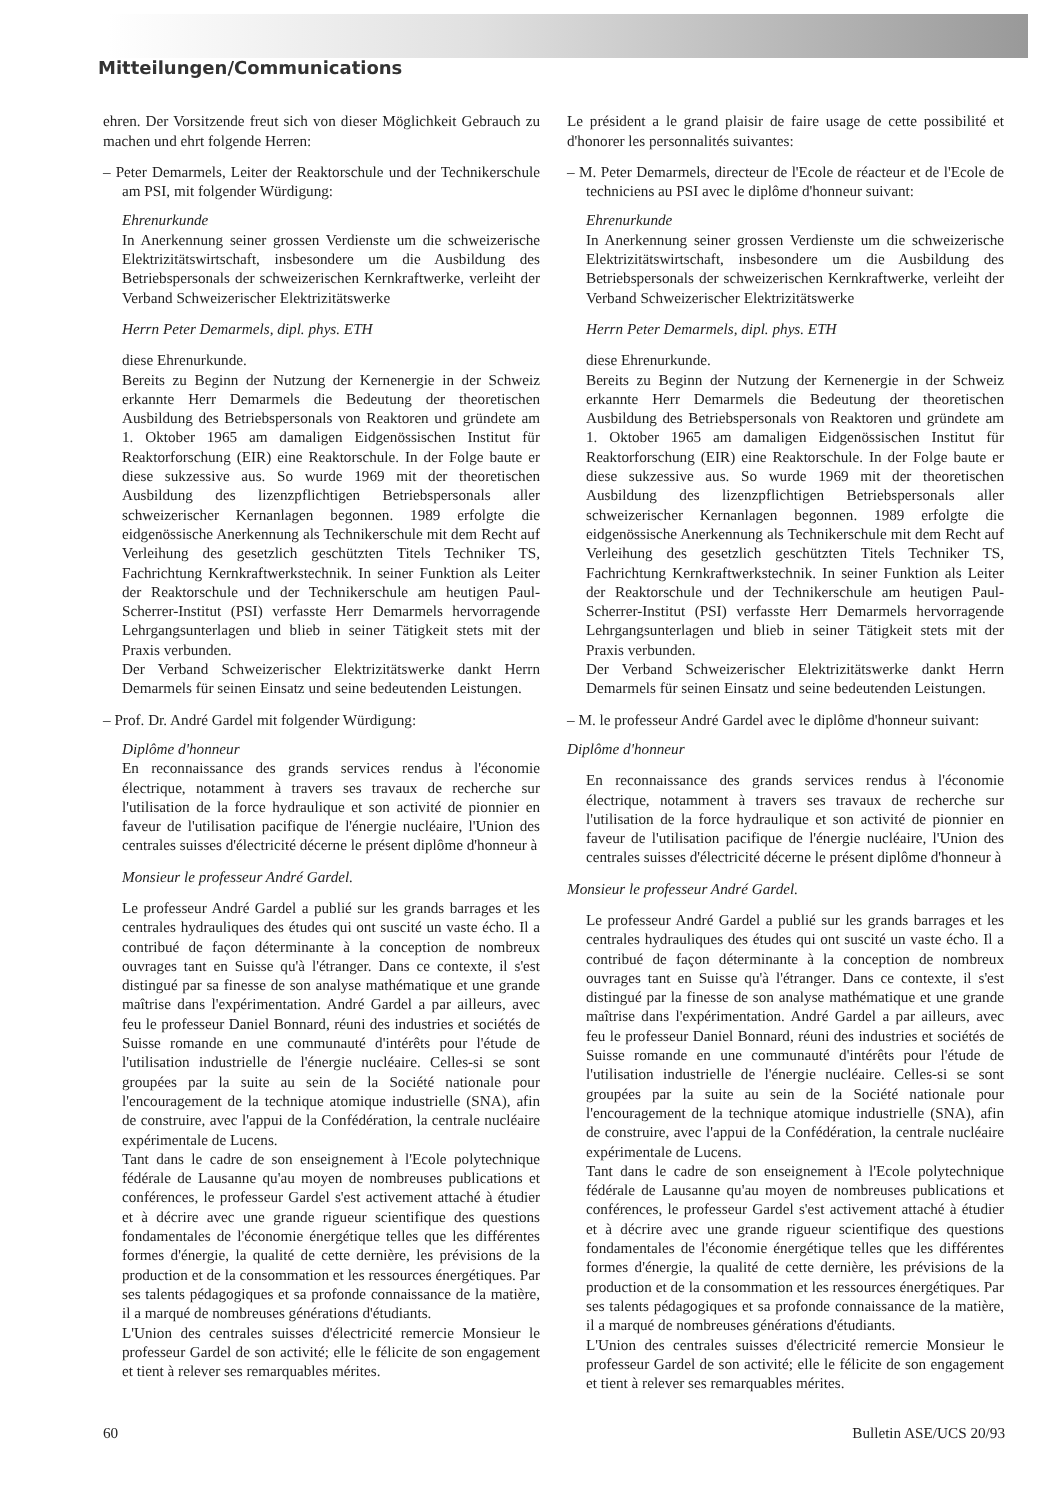Mitteilungen/Communications
ehren. Der Vorsitzende freut sich von dieser Möglichkeit Gebrauch zu machen und ehrt folgende Herren:
– Peter Demarmels, Leiter der Reaktorschule und der Technikerschule am PSI, mit folgender Würdigung:
Ehrenurkunde
In Anerkennung seiner grossen Verdienste um die schweizerische Elektrizitätswirtschaft, insbesondere um die Ausbildung des Betriebspersonals der schweizerischen Kernkraftwerke, verleiht der Verband Schweizerischer Elektrizitätswerke
Herrn Peter Demarmels, dipl. phys. ETH
diese Ehrenurkunde.
Bereits zu Beginn der Nutzung der Kernenergie in der Schweiz erkannte Herr Demarmels die Bedeutung der theoretischen Ausbildung des Betriebspersonals von Reaktoren und gründete am 1. Oktober 1965 am damaligen Eidgenössischen Institut für Reaktorforschung (EIR) eine Reaktorschule. In der Folge baute er diese sukzessive aus. So wurde 1969 mit der theoretischen Ausbildung des lizenzpflichtigen Betriebspersonals aller schweizerischer Kernanlagen begonnen. 1989 erfolgte die eidgenössische Anerkennung als Technikerschule mit dem Recht auf Verleihung des gesetzlich geschützten Titels Techniker TS, Fachrichtung Kernkraftwerkstechnik. In seiner Funktion als Leiter der Reaktorschule und der Technikerschule am heutigen Paul-Scherrer-Institut (PSI) verfasste Herr Demarmels hervorragende Lehrgangsunterlagen und blieb in seiner Tätigkeit stets mit der Praxis verbunden.
Der Verband Schweizerischer Elektrizitätswerke dankt Herrn Demarmels für seinen Einsatz und seine bedeutenden Leistungen.
– Prof. Dr. André Gardel mit folgender Würdigung:
Diplôme d'honneur
En reconnaissance des grands services rendus à l'économie électrique, notamment à travers ses travaux de recherche sur l'utilisation de la force hydraulique et son activité de pionnier en faveur de l'utilisation pacifique de l'énergie nucléaire, l'Union des centrales suisses d'électricité décerne le présent diplôme d'honneur à
Monsieur le professeur André Gardel.
Le professeur André Gardel a publié sur les grands barrages et les centrales hydrauliques des études qui ont suscité un vaste écho. Il a contribué de façon déterminante à la conception de nombreux ouvrages tant en Suisse qu'à l'étranger. Dans ce contexte, il s'est distingué par sa finesse de son analyse mathématique et une grande maîtrise dans l'expérimentation. André Gardel a par ailleurs, avec feu le professeur Daniel Bonnard, réuni des industries et sociétés de Suisse romande en une communauté d'intérêts pour l'étude de l'utilisation industrielle de l'énergie nucléaire. Celles-si se sont groupées par la suite au sein de la Société nationale pour l'encouragement de la technique atomique industrielle (SNA), afin de construire, avec l'appui de la Confédération, la centrale nucléaire expérimentale de Lucens.
Tant dans le cadre de son enseignement à l'Ecole polytechnique fédérale de Lausanne qu'au moyen de nombreuses publications et conférences, le professeur Gardel s'est activement attaché à étudier et à décrire avec une grande rigueur scientifique des questions fondamentales de l'économie énergétique telles que les différentes formes d'énergie, la qualité de cette dernière, les prévisions de la production et de la consommation et les ressources énergétiques. Par ses talents pédagogiques et sa profonde connaissance de la matière, il a marqué de nombreuses générations d'étudiants.
L'Union des centrales suisses d'électricité remercie Monsieur le professeur Gardel de son activité; elle le félicite de son engagement et tient à relever ses remarquables mérites.
Le président a le grand plaisir de faire usage de cette possibilité et d'honorer les personnalités suivantes:
– M. Peter Demarmels, directeur de l'Ecole de réacteur et de l'Ecole de techniciens au PSI avec le diplôme d'honneur suivant:
Ehrenurkunde
In Anerkennung seiner grossen Verdienste um die schweizerische Elektrizitätswirtschaft, insbesondere um die Ausbildung des Betriebspersonals der schweizerischen Kernkraftwerke, verleiht der Verband Schweizerischer Elektrizitätswerke
Herrn Peter Demarmels, dipl. phys. ETH
diese Ehrenurkunde.
Bereits zu Beginn der Nutzung der Kernenergie in der Schweiz erkannte Herr Demarmels die Bedeutung der theoretischen Ausbildung des Betriebspersonals von Reaktoren und gründete am 1. Oktober 1965 am damaligen Eidgenössischen Institut für Reaktorforschung (EIR) eine Reaktorschule. In der Folge baute er diese sukzessive aus. So wurde 1969 mit der theoretischen Ausbildung des lizenzpflichtigen Betriebspersonals aller schweizerischer Kernanlagen begonnen. 1989 erfolgte die eidgenössische Anerkennung als Technikerschule mit dem Recht auf Verleihung des gesetzlich geschützten Titels Techniker TS, Fachrichtung Kernkraftwerkstechnik. In seiner Funktion als Leiter der Reaktorschule und der Technikerschule am heutigen Paul-Scherrer-Institut (PSI) verfasste Herr Demarmels hervorragende Lehrgangsunterlagen und blieb in seiner Tätigkeit stets mit der Praxis verbunden.
Der Verband Schweizerischer Elektrizitätswerke dankt Herrn Demarmels für seinen Einsatz und seine bedeutenden Leistungen.
– M. le professeur André Gardel avec le diplôme d'honneur suivant:
Diplôme d'honneur
En reconnaissance des grands services rendus à l'économie électrique, notamment à travers ses travaux de recherche sur l'utilisation de la force hydraulique et son activité de pionnier en faveur de l'utilisation pacifique de l'énergie nucléaire, l'Union des centrales suisses d'électricité décerne le présent diplôme d'honneur à
Monsieur le professeur André Gardel.
Le professeur André Gardel a publié sur les grands barrages et les centrales hydrauliques des études qui ont suscité un vaste écho. Il a contribué de façon déterminante à la conception de nombreux ouvrages tant en Suisse qu'à l'étranger. Dans ce contexte, il s'est distingué par la finesse de son analyse mathématique et une grande maîtrise dans l'expérimentation. André Gardel a par ailleurs, avec feu le professeur Daniel Bonnard, réuni des industries et sociétés de Suisse romande en une communauté d'intérêts pour l'étude de l'utilisation industrielle de l'énergie nucléaire. Celles-si se sont groupées par la suite au sein de la Société nationale pour l'encouragement de la technique atomique industrielle (SNA), afin de construire, avec l'appui de la Confédération, la centrale nucléaire expérimentale de Lucens.
Tant dans le cadre de son enseignement à l'Ecole polytechnique fédérale de Lausanne qu'au moyen de nombreuses publications et conférences, le professeur Gardel s'est activement attaché à étudier et à décrire avec une grande rigueur scientifique des questions fondamentales de l'économie énergétique telles que les différentes formes d'énergie, la qualité de cette dernière, les prévisions de la production et de la consommation et les ressources énergétiques. Par ses talents pédagogiques et sa profonde connaissance de la matière, il a marqué de nombreuses générations d'étudiants.
L'Union des centrales suisses d'électricité remercie Monsieur le professeur Gardel de son activité; elle le félicite de son engagement et tient à relever ses remarquables mérites.
60 Bulletin ASE/UCS 20/93